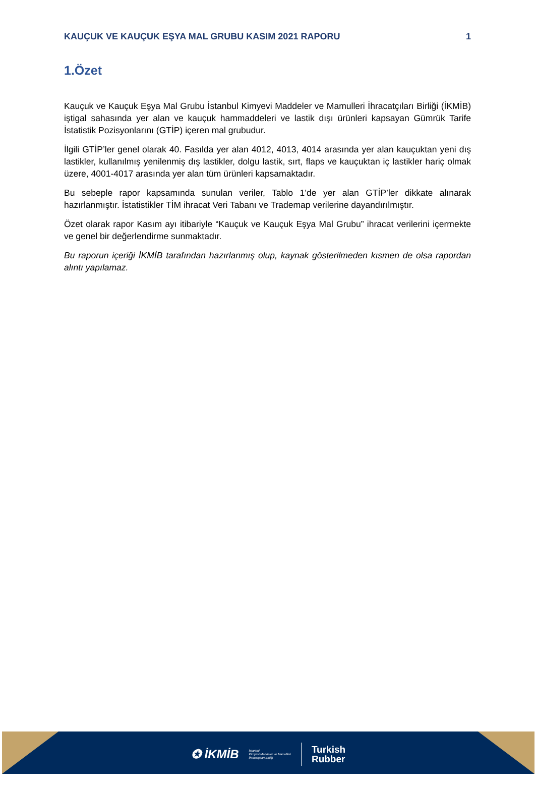KAUÇUK VE KAUÇUK EŞYA MAL GRUBU KASIM 2021 RAPORU 1
1.Özet
Kauçuk ve Kauçuk Eşya Mal Grubu İstanbul Kimyevi Maddeler ve Mamulleri İhracatçıları Birliği (İKMİB) iştigal sahasında yer alan ve kauçuk hammaddeleri ve lastik dışı ürünleri kapsayan Gümrük Tarife İstatistik Pozisyonlarını (GTİP) içeren mal grubudur.
İlgili GTİP’ler genel olarak 40. Fasılda yer alan 4012, 4013, 4014 arasında yer alan kauçuktan yeni dış lastikler, kullanılmış yenilenmiş dış lastikler, dolgu lastik, sırt, flaps ve kauçuktan iç lastikler hariç olmak üzere, 4001-4017 arasında yer alan tüm ürünleri kapsamaktadır.
Bu sebeple rapor kapsamında sunulan veriler, Tablo 1’de yer alan GTİP’ler dikkate alınarak hazırlanmıştır. İstatistikler TİM ihracat Veri Tabanı ve Trademap verilerine dayandırılmıştır.
Özet olarak rapor Kasım ayı itibariyle “Kauçuk ve Kauçuk Eşya Mal Grubu” ihracat verilerini içermekte ve genel bir değerlendirme sunmaktadır.
Bu raporun içeriği İKMİB tarafından hazırlanmış olup, kaynak gösterilmeden kısmen de olsa rapordan alıntı yapılamaz.
✪ İKMİB İstanbul
Kimyevi Maddeler ve Mamulleri
İhracatçıları Birliği Turkish
Rubber